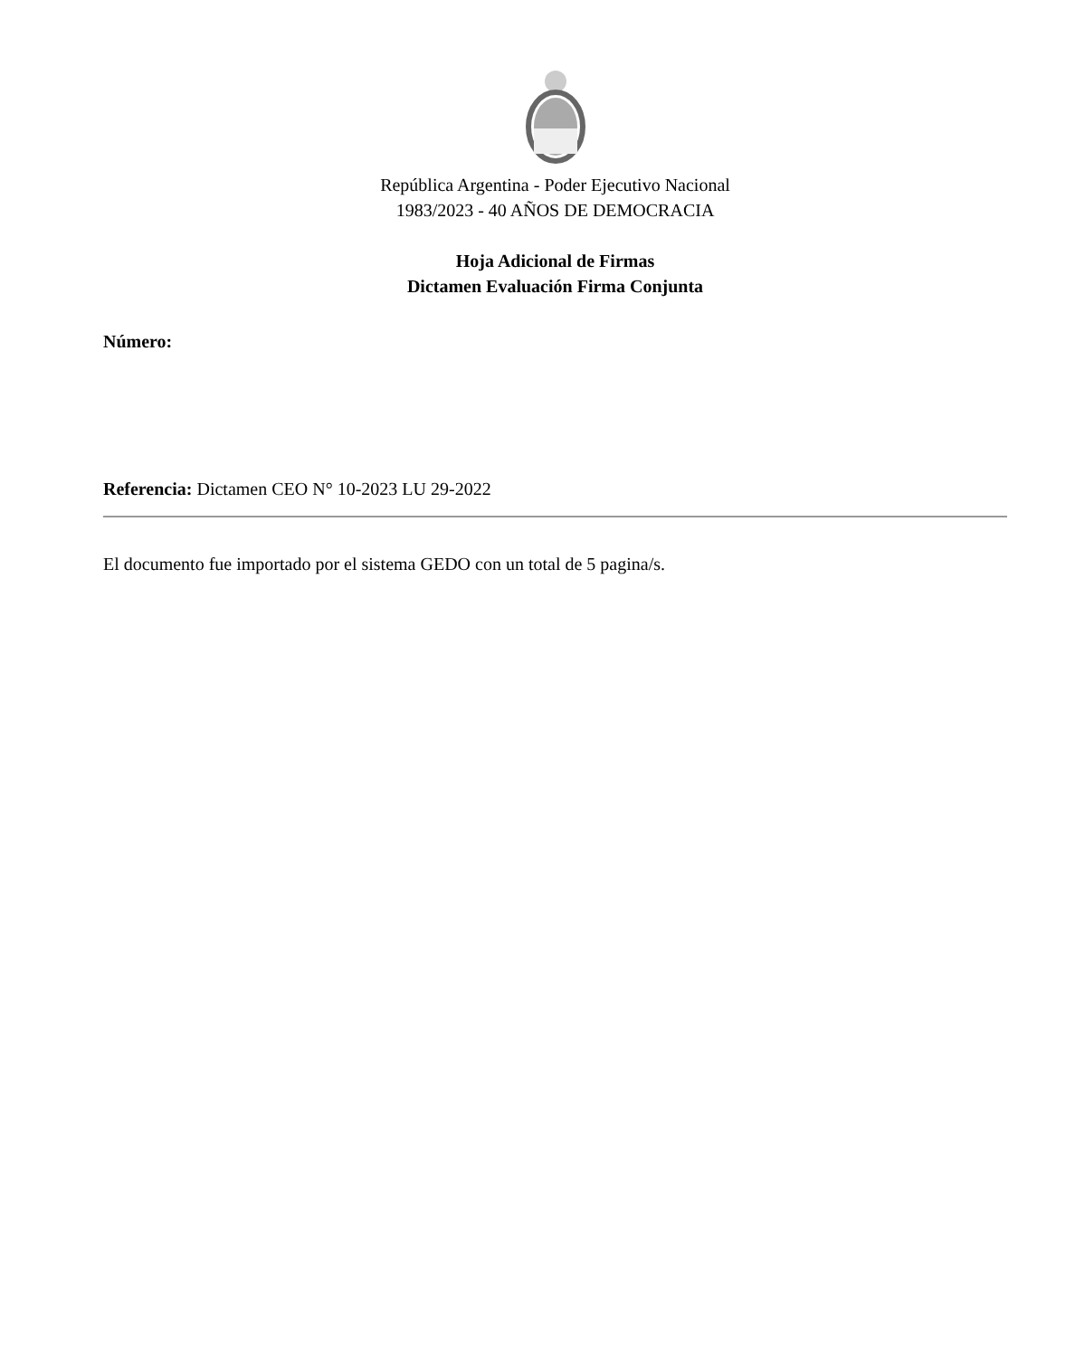República Argentina - Poder Ejecutivo Nacional
1983/2023 - 40 AÑOS DE DEMOCRACIA
Hoja Adicional de Firmas
Dictamen Evaluación Firma Conjunta
Número:
Referencia: Dictamen CEO N° 10-2023 LU 29-2022
El documento fue importado por el sistema GEDO con un total de 5 pagina/s.